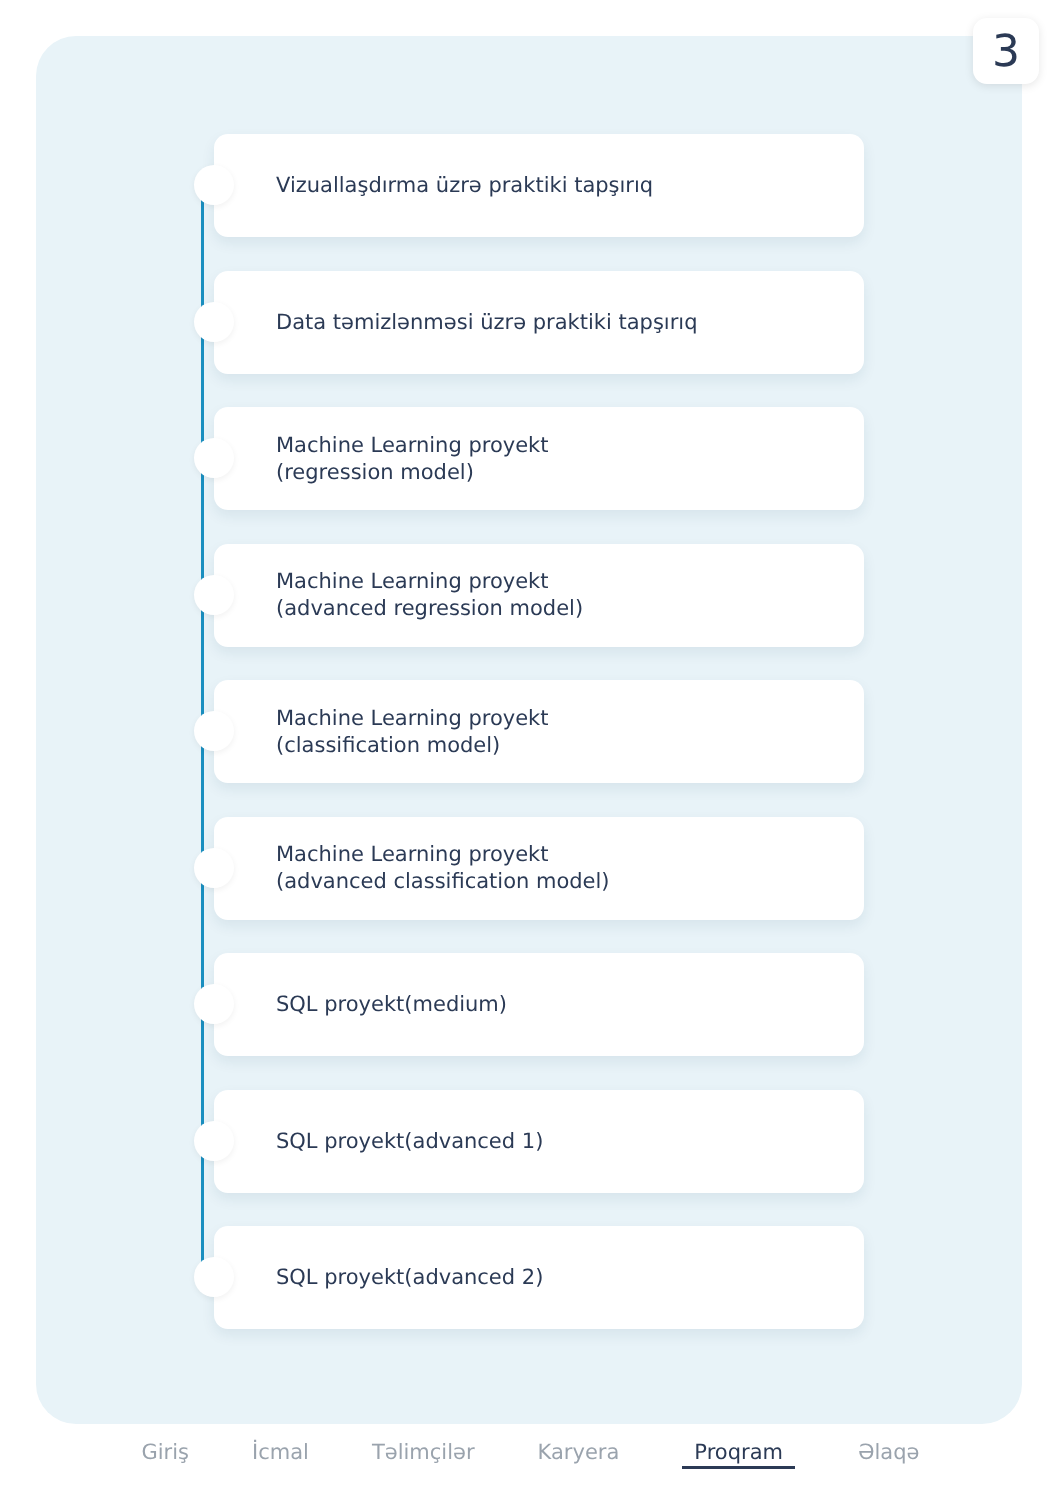3
Vizuallaşdırma üzrə praktiki tapşırıq
Data təmizlənməsi üzrə praktiki tapşırıq
Machine Learning proyekt
(regression model)
Machine Learning proyekt
(advanced regression model)
Machine Learning proyekt
(classification model)
Machine Learning proyekt
(advanced classification model)
SQL proyekt(medium)
SQL proyekt(advanced 1)
SQL proyekt(advanced 2)
Giriş İcmal Təlimçilər Karyera Proqram Əlaqə